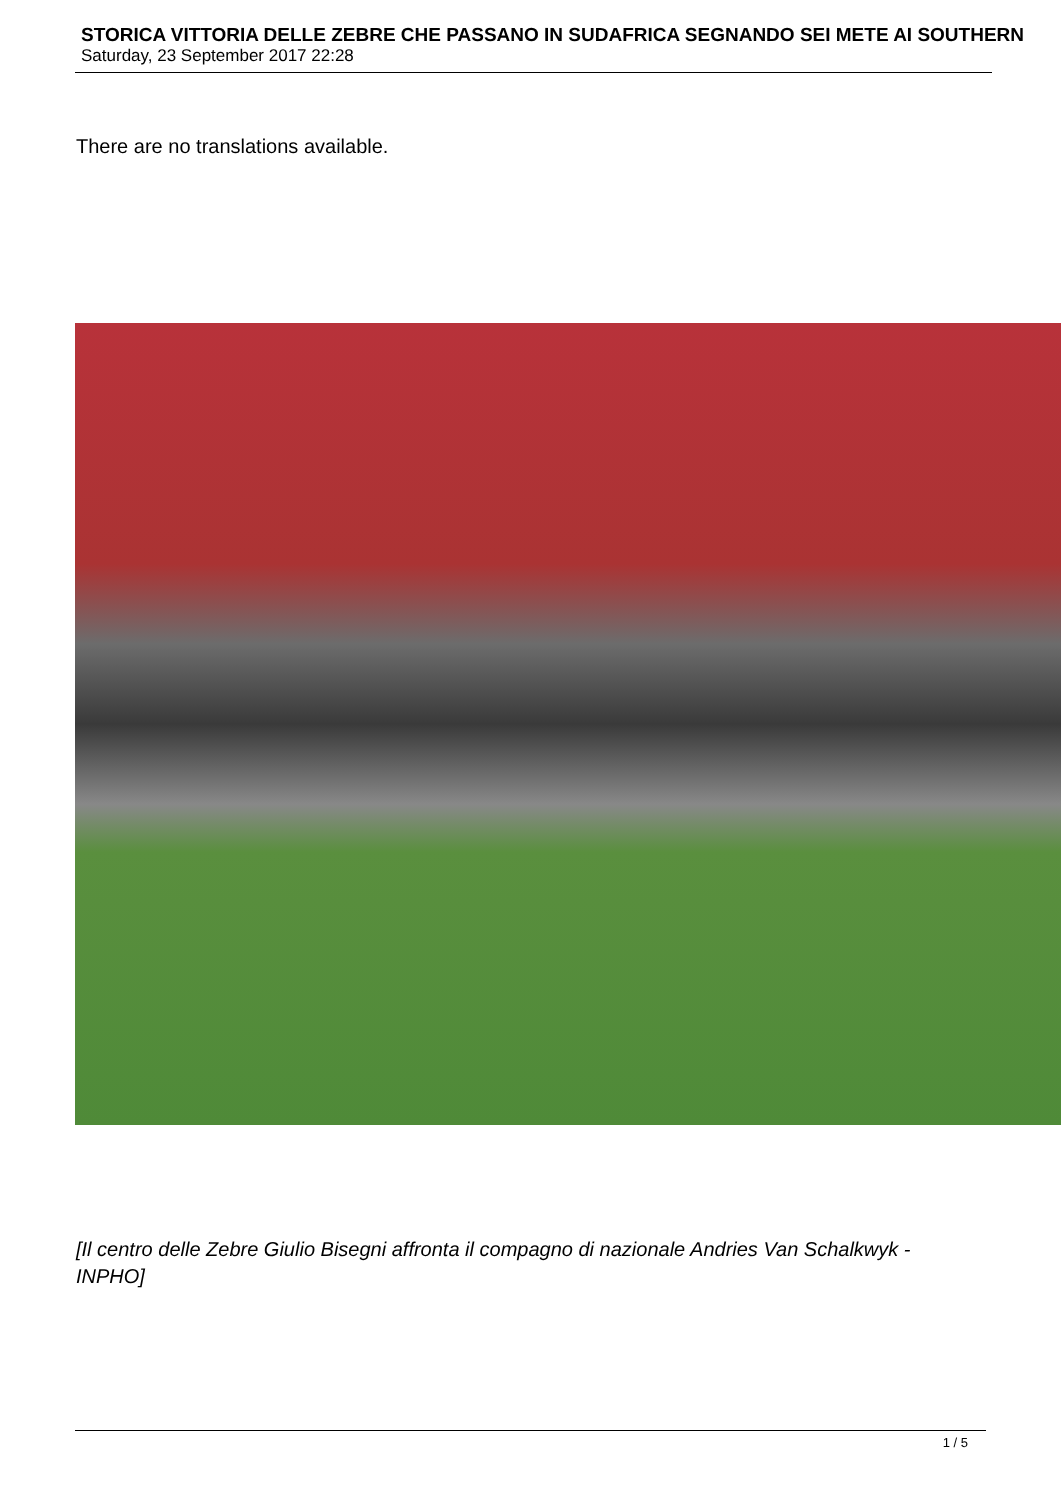STORICA VITTORIA DELLE ZEBRE CHE PASSANO IN SUDAFRICA SEGNANDO SEI METE AI SOUTHERN
Saturday, 23 September 2017 22:28
There are no translations available.
[Il centro delle Zebre Giulio Bisegni affronta il compagno di nazionale Andries Van Schalkwyk - INPHO]
1 / 5